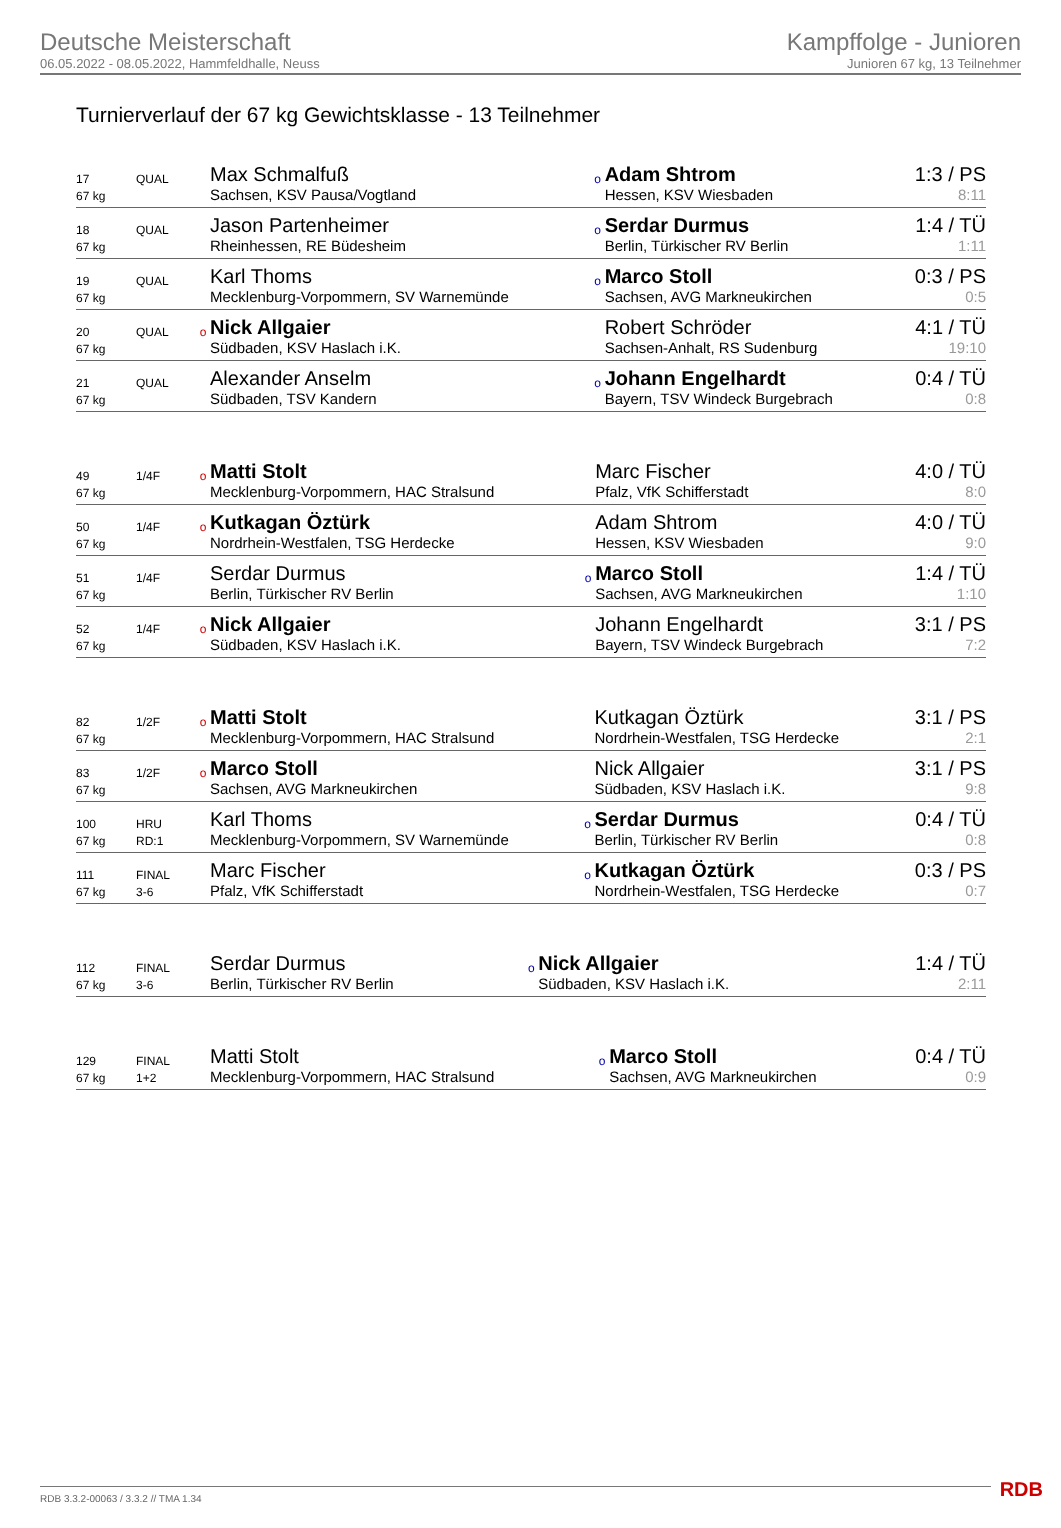Deutsche Meisterschaft
06.05.2022 - 08.05.2022, Hammfeldhalle, Neuss
Kampffolge - Junioren
Junioren 67 kg, 13 Teilnehmer
Turnierverlauf der 67 kg Gewichtsklasse - 13 Teilnehmer
| 17 | QUAL | | Max Schmalfuß | o | Adam Shtrom | 1:3 / PS |
| 67 kg | | | Sachsen, KSV Pausa/Vogtland | | Hessen, KSV Wiesbaden | 8:11 |
| 18 | QUAL | | Jason Partenheimer | o | Serdar Durmus | 1:4 / TÜ |
| 67 kg | | | Rheinhessen, RE Büdesheim | | Berlin, Türkischer RV Berlin | 1:11 |
| 19 | QUAL | | Karl Thoms | o | Marco Stoll | 0:3 / PS |
| 67 kg | | | Mecklenburg-Vorpommern, SV Warnemünde | | Sachsen, AVG Markneukirchen | 0:5 |
| 20 | QUAL | o | Nick Allgaier | | Robert Schröder | 4:1 / TÜ |
| 67 kg | | | Südbaden, KSV Haslach i.K. | | Sachsen-Anhalt, RS Sudenburg | 19:10 |
| 21 | QUAL | | Alexander Anselm | o | Johann Engelhardt | 0:4 / TÜ |
| 67 kg | | | Südbaden, TSV Kandern | | Bayern, TSV Windeck Burgebrach | 0:8 |
| 49 | 1/4F | o | Matti Stolt | | Marc Fischer | 4:0 / TÜ |
| 67 kg | | | Mecklenburg-Vorpommern, HAC Stralsund | | Pfalz, VfK Schifferstadt | 8:0 |
| 50 | 1/4F | o | Kutkagan Öztürk | | Adam Shtrom | 4:0 / TÜ |
| 67 kg | | | Nordrhein-Westfalen, TSG Herdecke | | Hessen, KSV Wiesbaden | 9:0 |
| 51 | 1/4F | | Serdar Durmus | o | Marco Stoll | 1:4 / TÜ |
| 67 kg | | | Berlin, Türkischer RV Berlin | | Sachsen, AVG Markneukirchen | 1:10 |
| 52 | 1/4F | o | Nick Allgaier | | Johann Engelhardt | 3:1 / PS |
| 67 kg | | | Südbaden, KSV Haslach i.K. | | Bayern, TSV Windeck Burgebrach | 7:2 |
| 82 | 1/2F | o | Matti Stolt | | Kutkagan Öztürk | 3:1 / PS |
| 67 kg | | | Mecklenburg-Vorpommern, HAC Stralsund | | Nordrhein-Westfalen, TSG Herdecke | 2:1 |
| 83 | 1/2F | o | Marco Stoll | | Nick Allgaier | 3:1 / PS |
| 67 kg | | | Sachsen, AVG Markneukirchen | | Südbaden, KSV Haslach i.K. | 9:8 |
| 100 | HRU | | Karl Thoms | o | Serdar Durmus | 0:4 / TÜ |
| 67 kg | RD:1 | | Mecklenburg-Vorpommern, SV Warnemünde | | Berlin, Türkischer RV Berlin | 0:8 |
| 111 | FINAL | | Marc Fischer | o | Kutkagan Öztürk | 0:3 / PS |
| 67 kg | 3-6 | | Pfalz, VfK Schifferstadt | | Nordrhein-Westfalen, TSG Herdecke | 0:7 |
| 112 | FINAL | | Serdar Durmus | o | Nick Allgaier | 1:4 / TÜ |
| 67 kg | 3-6 | | Berlin, Türkischer RV Berlin | | Südbaden, KSV Haslach i.K. | 2:11 |
| 129 | FINAL | | Matti Stolt | o | Marco Stoll | 0:4 / TÜ |
| 67 kg | 1+2 | | Mecklenburg-Vorpommern, HAC Stralsund | | Sachsen, AVG Markneukirchen | 0:9 |
RDB 3.3.2-00063 / 3.3.2 // TMA 1.34
RDB